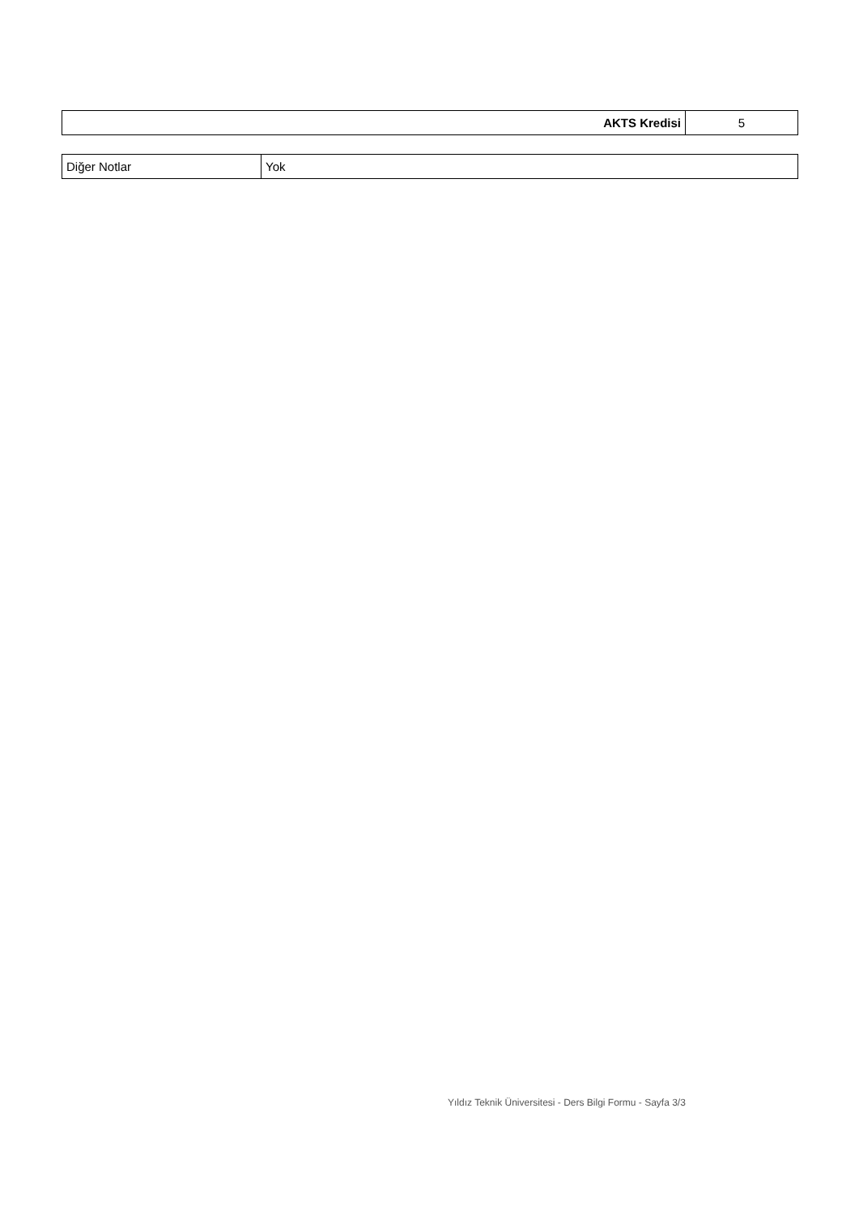| AKTS Kredisi | 5 |
| Diğer Notlar | Yok |
Yıldız Teknik Üniversitesi - Ders Bilgi Formu - Sayfa 3/3